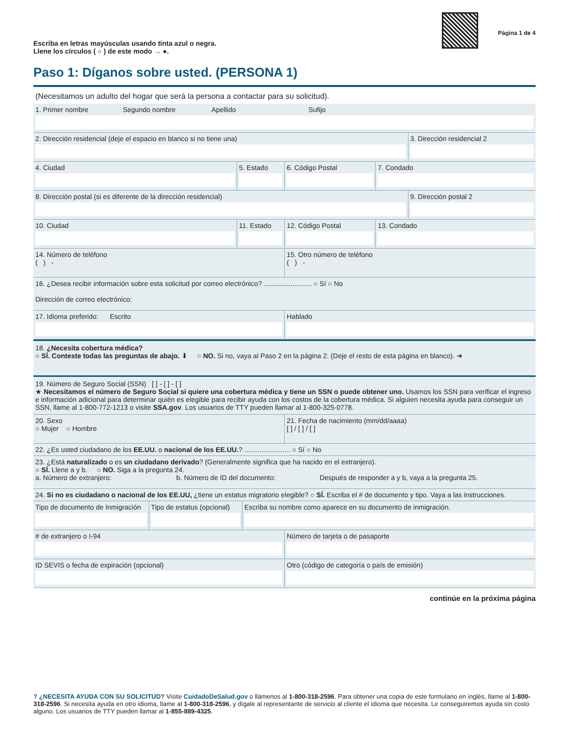Escriba en letras mayúsculas usando tinta azul o negra.
Llene los círculos ( ○ ) de este modo → ●.
Página 1 de 4
Paso 1: Díganos sobre usted. (PERSONA 1)
(Necesitamos un adulto del hogar que será la persona a contactar para su solicitud).
1. Primer nombre Segundo nombre Apellido Sufijo
2. Dirección residencial (deje el espacio en blanco si no tiene una)
3. Dirección residencial 2
4. Ciudad 5. Estado 6. Código Postal 7. Condado
8. Dirección postal (si es diferente de la dirección residencial)
9. Dirección postal 2
10. Ciudad 11. Estado 12. Código Postal 13. Condado
14. Número de teléfono
( ) -
15. Otro número de teléfono
( ) -
16. ¿Desea recibir información sobre esta solicitud por correo electrónico? ......................... ○ Sí ○ No
Dirección de correo electrónico:
17. Idioma preferido: Escrito
Hablado
18. ¿Necesita cobertura médica?
○ SÍ. Conteste todas las preguntas de abajo. ⬇ ○ NO. Si no, vaya al Paso 2 en la página 2. (Deje el resto de esta página en blanco). ➜
19. Número de Seguro Social (SSN) [ ] - [ ] - [ ]
★ Necesitamos el número de Seguro Social si quiere una cobertura médica y tiene un SSN o puede obtener uno. Usamos los SSN para verificar el ingreso e información adicional para determinar quién es elegible para recibir ayuda con los costos de la cobertura médica. Si alguien necesita ayuda para conseguir un SSN, llame al 1-800-772-1213 o visite SSA.gov. Los usuarios de TTY pueden llamar al 1-800-325-0778.
20. Sexo
○ Mujer ○ Hombre
21. Fecha de nacimiento (mm/dd/aaaa)
[ ] / [ ] / [ ]
22. ¿Es usted ciudadano de los EE.UU. o nacional de los EE.UU.? ........................ ○ Sí ○ No
23. ¿Está naturalizado o es un ciudadano derivado? (Generalmente significa que ha nacido en el extranjero).
○ SÍ. Llene a y b. ○ NO. Siga a la pregunta 24.
a. Número de extranjero: b. Número de ID del documento: Después de responder a y b, vaya a la pregunta 25.
24. Si no es ciudadano o nacional de los EE.UU, ¿tiene un estatus migratorio elegible? ○ SÍ. Escriba el # de documento y tipo. Vaya a las instrucciones.
Tipo de documento de Inmigración
Tipo de estatus (opcional) Escriba su nombre como aparece en su documento de inmigración.
# de extranjero o I-94 Número de tarjeta o de pasaporte
ID SEVIS o fecha de expiración (opcional)
Otro (código de categoría o país de emisión)
continúe en la próxima página
? ¿NECESITA AYUDA CON SU SOLICITUD? Visite CuidadoDeSalud.gov o llámenos al 1-800-318-2596. Para obtener una copia de este formulario en inglés, llame al 1-800-318-2596. Si necesita ayuda en otro idioma, llame al 1-800-318-2596, y dígale al representante de servicio al cliente el idioma que necesita. Le conseguiremos ayuda sin costo alguno. Los usuarios de TTY pueden llamar al 1-855-889-4325.